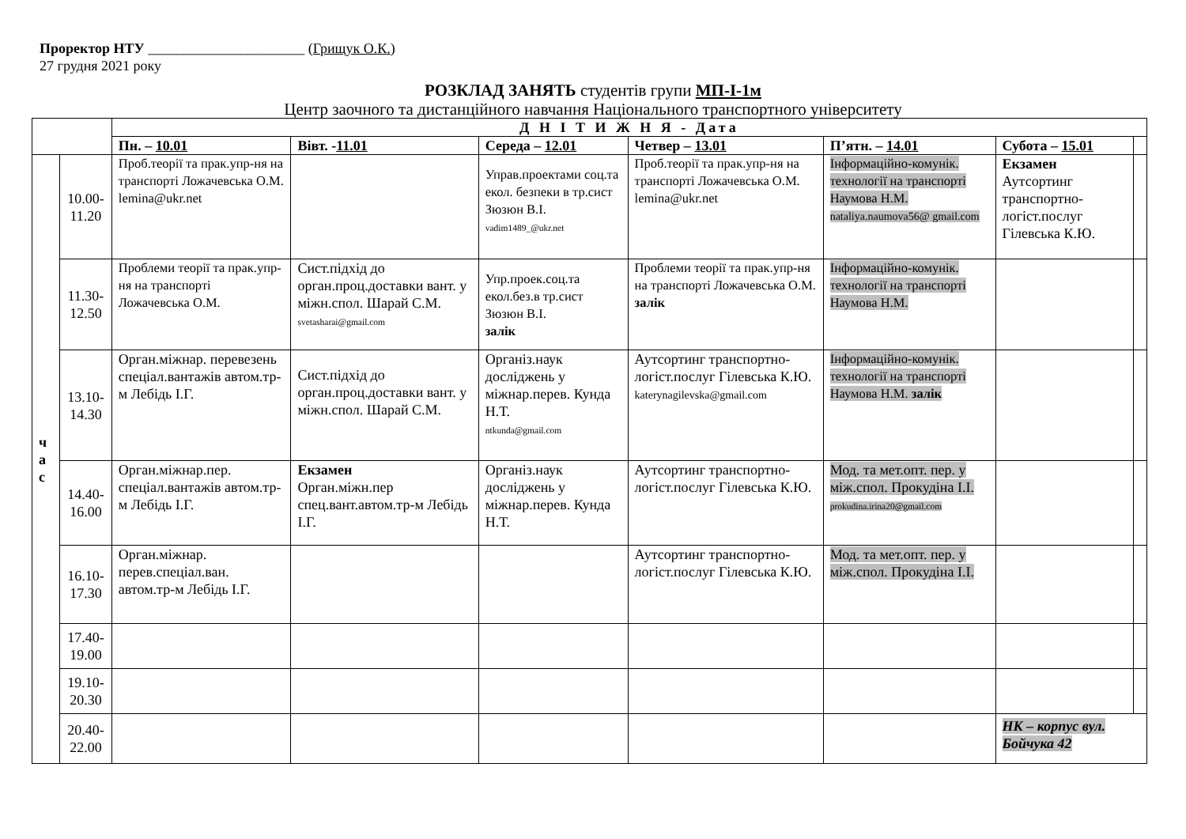Проректор НТУ ______________________ (Грищук О.К.)
27 грудня 2021 року
РОЗКЛАД ЗАНЯТЬ студентів групи МП-І-1м
Центр заочного та дистанційного навчання Національного транспортного університету
| | | Д Н І Т И Ж Н Я - Дата | | | | | | |
| --- | --- | --- | --- | --- | --- | --- | --- | --- |
| | | Пн. – 10.01 | Вівт. - 11.01 | Середа – 12.01 | Четвер – 13.01 | П’ятн. – 14.01 | Субота – 15.01 | |
| ч а с | 10.00- 11.20 | Проб.теорії та прак.упр-ня на транспорті Ложачевська О.М. lemina@ukr.net | | Управ.проектами соц.та екол. безпеки в тр.сист Зюзюн В.І. vadim1489_@ukr.net | Проб.теорії та прак.упр-ня на транспорті Ложачевська О.М. lemina@ukr.net | Інформаційно-комунік. технології на транспорті Наумова Н.М. nataliya.naumova56@ gmail.com | Екзамен Аутсортинг транспортно-логіст.послуг Гілевська К.Ю. | |
| | 11.30- 12.50 | Проблеми теорії та прак.упр-ня на транспорті Ложачевська О.М. | Сист.підхід до орган.проц.доставки вант. у міжн.спол. Шарай С.М. svetasharai@gmail.com | Упр.проек.соц.та екол.без.в тр.сист Зюзюн В.І. залік | Проблеми теорії та прак.упр-ня на транспорті Ложачевська О.М. залік | Інформаційно-комунік. технології на транспорті Наумова Н.М. | | |
| | 13.10- 14.30 | Орган.міжнар. перевезень спеціал.вантажів автом.тр-м Лебідь І.Г. | Сист.підхід до орган.проц.доставки вант. у міжн.спол. Шарай С.М. | Організ.наук досліджень у міжнар.перев. Кунда Н.Т. ntkunda@gmail.com | Аутсортинг транспортно-логіст.послуг Гілевська К.Ю. katerynagilevska@gmail.com | Інформаційно-комунік. технології на транспорті Наумова Н.М. залік | | |
| | 14.40- 16.00 | Орган.міжнар.пер. спеціал.вантажів автом.тр-м Лебідь І.Г. | Екзамен Орган.міжн.пер спец.вант.автом.тр-м Лебідь І.Г. | Організ.наук досліджень у міжнар.перев. Кунда Н.Т. | Аутсортинг транспортно-логіст.послуг Гілевська К.Ю. | Мод. та мет.опт. пер. у між.спол. Прокудіна І.І. prokudina.irina20@gmail.com | | |
| | 16.10- 17.30 | Орган.міжнар. перев.спеціал.ван. автом.тр-м Лебідь І.Г. | | | Аутсортинг транспортно-логіст.послуг Гілевська К.Ю. | Мод. та мет.опт. пер. у між.спол. Прокудіна І.І. | | |
| | 17.40- 19.00 | | | | | | | |
| | 19.10- 20.30 | | | | | | | |
| | 20.40- 22.00 | | | | | | НК – корпус вул. Бойчука 42 | |